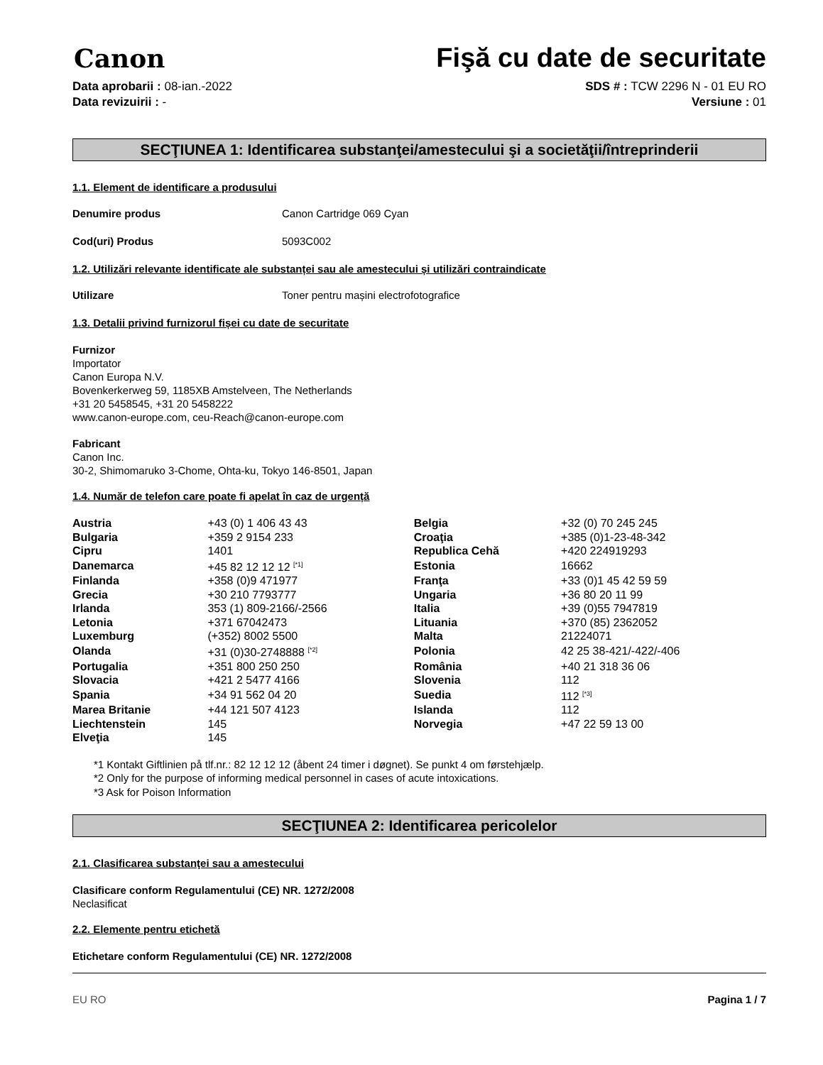Canon
Fişă cu date de securitate
Data aprobarii : 08-ian.-2022
Data revizuirii : -
SDS # : TCW 2296 N - 01 EU RO
Versiune : 01
SECŢIUNEA 1: Identificarea substanţei/amestecului şi a societăţii/întreprinderii
1.1. Element de identificare a produsului
Denumire produs Canon Cartridge 069 Cyan
Cod(uri) Produs 5093C002
1.2. Utilizări relevante identificate ale substanței sau ale amestecului și utilizări contraindicate
Utilizare Toner pentru mașini electrofotografice
1.3. Detalii privind furnizorul fișei cu date de securitate
Furnizor
Importator
Canon Europa N.V.
Bovenkerkerweg 59, 1185XB Amstelveen, The Netherlands
+31 20 5458545, +31 20 5458222
www.canon-europe.com, ceu-Reach@canon-europe.com
Fabricant
Canon Inc.
30-2, Shimomaruko 3-Chome, Ohta-ku, Tokyo 146-8501, Japan
1.4. Număr de telefon care poate fi apelat în caz de urgență
| Austria | +43 (0) 1 406 43 43 | Belgia | +32 (0) 70 245 245 |
| Bulgaria | +359 2 9154 233 | Croaţia | +385 (0)1-23-48-342 |
| Cipru | 1401 | Republica Cehă | +420 224919293 |
| Danemarca | +45 82 12 12 12 <sup>[*1]</sup> | Estonia | 16662 |
| Finlanda | +358 (0)9 471977 | Franţa | +33 (0)1 45 42 59 59 |
| Grecia | +30 210 7793777 | Ungaria | +36 80 20 11 99 |
| Irlanda | 353 (1) 809-2166/-2566 | Italia | +39 (0)55 7947819 |
| Letonia | +371 67042473 | Lituania | +370 (85) 2362052 |
| Luxemburg | (+352) 8002 5500 | Malta | 21224071 |
| Olanda | +31 (0)30-2748888 <sup>[*2]</sup> | Polonia | 42 25 38-421/-422/-406 |
| Portugalia | +351 800 250 250 | România | +40 21 318 36 06 |
| Slovacia | +421 2 5477 4166 | Slovenia | 112 |
| Spania | +34 91 562 04 20 | Suedia | 112 <sup>[*3]</sup> |
| Marea Britanie | +44 121 507 4123 | Islanda | 112 |
| Liechtenstein | 145 | Norvegia | +47 22 59 13 00 |
| Elveţia | 145 | | |
*1 Kontakt Giftlinien på tlf.nr.: 82 12 12 12 (åbent 24 timer i døgnet). Se punkt 4 om førstehjælp.
*2 Only for the purpose of informing medical personnel in cases of acute intoxications.
*3 Ask for Poison Information
SECŢIUNEA 2: Identificarea pericolelor
2.1. Clasificarea substanţei sau a amestecului
Clasificare conform Regulamentului (CE) NR. 1272/2008
Neclasificat
2.2. Elemente pentru etichetă
Etichetare conform Regulamentului (CE) NR. 1272/2008
EU RO Pagina 1 / 7